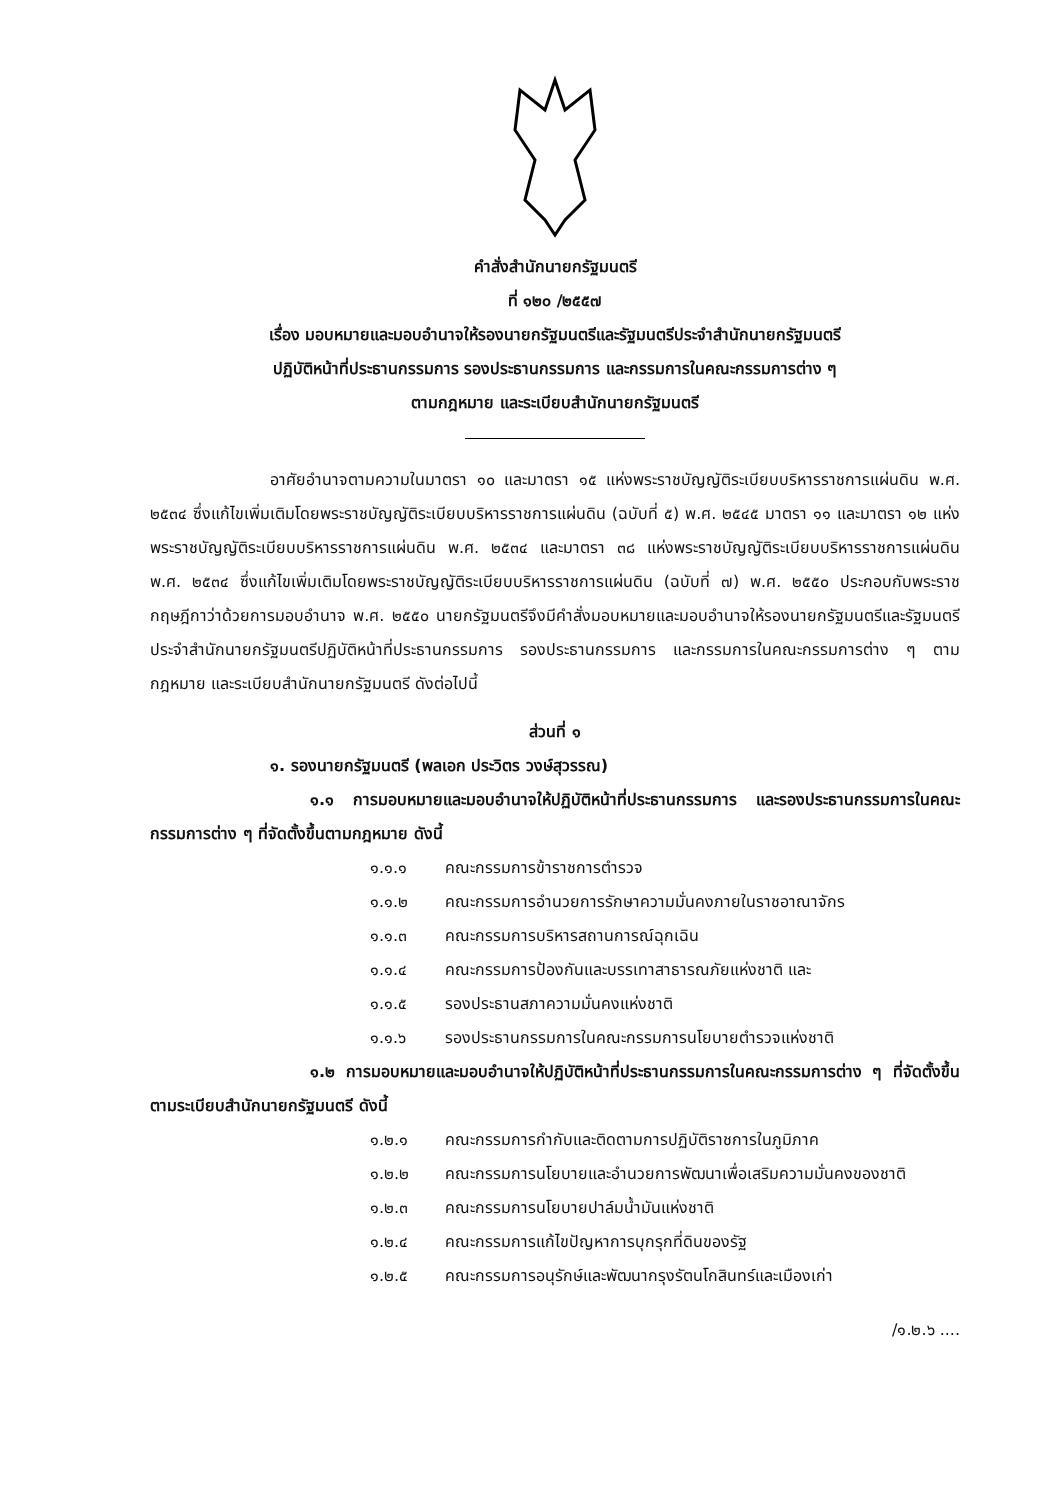คำสั่งสำนักนายกรัฐมนตรี
ที่ ๑๒๐ /๒๕๕๗
เรื่อง มอบหมายและมอบอำนาจให้รองนายกรัฐมนตรีและรัฐมนตรีประจำสำนักนายกรัฐมนตรี
ปฏิบัติหน้าที่ประธานกรรมการ รองประธานกรรมการ และกรรมการในคณะกรรมการต่าง ๆ
ตามกฎหมาย และระเบียบสำนักนายกรัฐมนตรี
อาศัยอำนาจตามความในมาตรา ๑๐ และมาตรา ๑๕ แห่งพระราชบัญญัติระเบียบบริหารราชการแผ่นดิน พ.ศ. ๒๕๓๔ ซึ่งแก้ไขเพิ่มเติมโดยพระราชบัญญัติระเบียบบริหารราชการแผ่นดิน (ฉบับที่ ๕) พ.ศ. ๒๕๔๕ มาตรา ๑๑ และมาตรา ๑๒ แห่งพระราชบัญญัติระเบียบบริหารราชการแผ่นดิน พ.ศ. ๒๕๓๔ และมาตรา ๓๘ แห่งพระราชบัญญัติระเบียบบริหารราชการแผ่นดิน พ.ศ. ๒๕๓๔ ซึ่งแก้ไขเพิ่มเติมโดยพระราชบัญญัติระเบียบบริหารราชการแผ่นดิน (ฉบับที่ ๗) พ.ศ. ๒๕๕๐ ประกอบกับพระราชกฤษฎีกาว่าด้วยการมอบอำนาจ พ.ศ. ๒๕๕๐ นายกรัฐมนตรีจึงมีคำสั่งมอบหมายและมอบอำนาจให้รองนายกรัฐมนตรีและรัฐมนตรีประจำสำนักนายกรัฐมนตรีปฏิบัติหน้าที่ประธานกรรมการ รองประธานกรรมการ และกรรมการในคณะกรรมการต่าง ๆ ตามกฎหมาย และระเบียบสำนักนายกรัฐมนตรี ดังต่อไปนี้
ส่วนที่ ๑
๑. รองนายกรัฐมนตรี (พลเอก ประวิตร วงษ์สุวรรณ)
๑.๑ การมอบหมายและมอบอำนาจให้ปฏิบัติหน้าที่ประธานกรรมการ และรองประธานกรรมการในคณะกรรมการต่าง ๆ ที่จัดตั้งขึ้นตามกฎหมาย ดังนี้
๑.๑.๑ คณะกรรมการข้าราชการตำรวจ
๑.๑.๒ คณะกรรมการอำนวยการรักษาความมั่นคงภายในราชอาณาจักร
๑.๑.๓ คณะกรรมการบริหารสถานการณ์ฉุกเฉิน
๑.๑.๔ คณะกรรมการป้องกันและบรรเทาสาธารณภัยแห่งชาติ และ
๑.๑.๕ รองประธานสภาความมั่นคงแห่งชาติ
๑.๑.๖ รองประธานกรรมการในคณะกรรมการนโยบายตำรวจแห่งชาติ
๑.๒ การมอบหมายและมอบอำนาจให้ปฏิบัติหน้าที่ประธานกรรมการในคณะกรรมการต่าง ๆ ที่จัดตั้งขึ้นตามระเบียบสำนักนายกรัฐมนตรี ดังนี้
๑.๒.๑ คณะกรรมการกำกับและติดตามการปฏิบัติราชการในภูมิภาค
๑.๒.๒ คณะกรรมการนโยบายและอำนวยการพัฒนาเพื่อเสริมความมั่นคงของชาติ
๑.๒.๓ คณะกรรมการนโยบายปาล์มน้ำมันแห่งชาติ
๑.๒.๔ คณะกรรมการแก้ไขปัญหาการบุกรุกที่ดินของรัฐ
๑.๒.๕ คณะกรรมการอนุรักษ์และพัฒนากรุงรัตนโกสินทร์และเมืองเก่า
/๑.๒.๖ ....